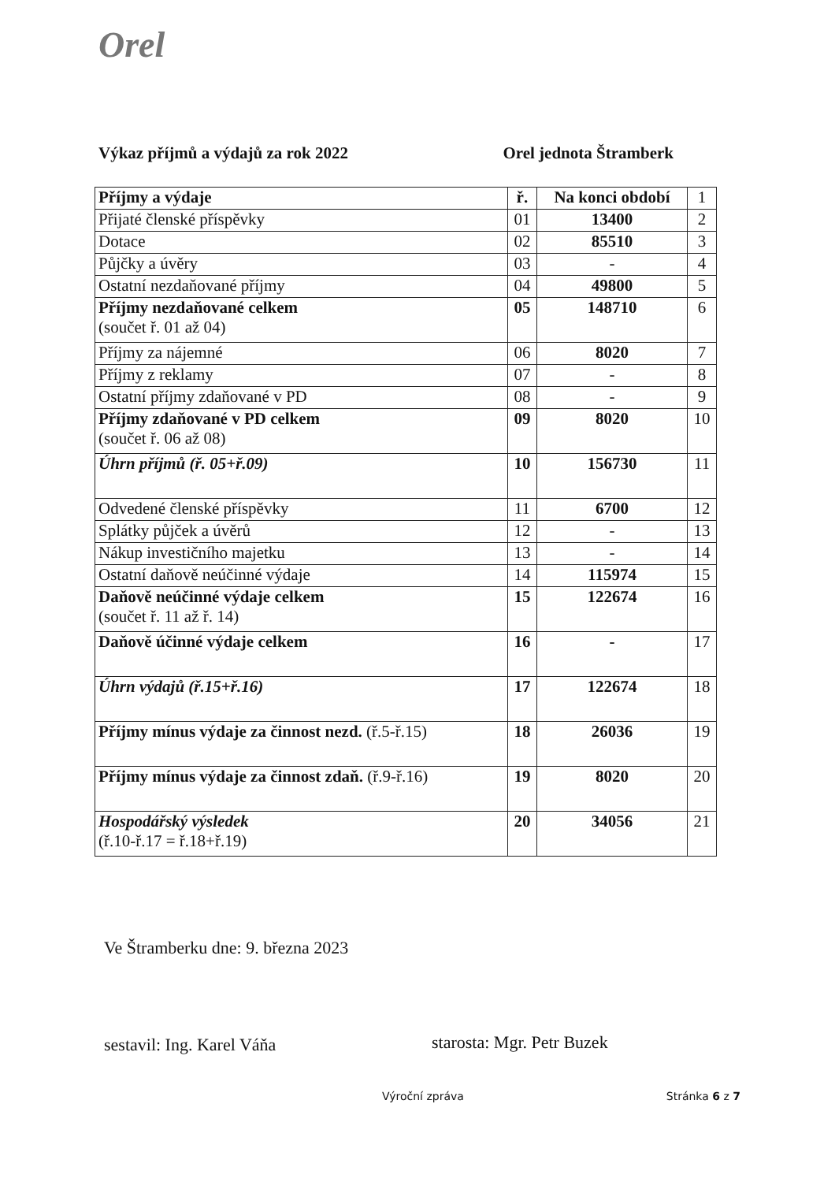Orel
Výkaz příjmů a výdajů za rok 2022 Orel jednota Štramberk
| Příjmy a výdaje | ř. | Na konci období | 1 |
| Přijaté členské příspěvky | 01 | 13400 | 2 |
| Dotace | 02 | 85510 | 3 |
| Půjčky a úvěry | 03 | - | 4 |
| Ostatní nezdaňované příjmy | 04 | 49800 | 5 |
| Příjmy nezdaňované celkem (součet ř. 01 až 04) | 05 | 148710 | 6 |
| Příjmy za nájemné | 06 | 8020 | 7 |
| Příjmy z reklamy | 07 | - | 8 |
| Ostatní příjmy zdaňované v PD | 08 | - | 9 |
| Příjmy zdaňované v PD celkem (součet ř. 06 až 08) | 09 | 8020 | 10 |
| Úhrn příjmů (ř. 05+ř.09) | 10 | 156730 | 11 |
| Odvedené členské příspěvky | 11 | 6700 | 12 |
| Splátky půjček a úvěrů | 12 | - | 13 |
| Nákup investičního majetku | 13 | - | 14 |
| Ostatní daňově neúčinné výdaje | 14 | 115974 | 15 |
| Daňově neúčinné výdaje celkem (součet ř. 11 až ř. 14) | 15 | 122674 | 16 |
| Daňově účinné výdaje celkem | 16 | - | 17 |
| Úhrn výdajů (ř.15+ř.16) | 17 | 122674 | 18 |
| Příjmy mínus výdaje za činnost nezd. (ř.5-ř.15) | 18 | 26036 | 19 |
| Příjmy mínus výdaje za činnost zdaň. (ř.9-ř.16) | 19 | 8020 | 20 |
| Hospodářský výsledek (ř.10-ř.17 = ř.18+ř.19) | 20 | 34056 | 21 |
Ve Štramberku dne: 9. března 2023
sestavil: Ing. Karel Váňa starosta: Mgr. Petr Buzek
Výroční zpráva Stránka 6 z 7